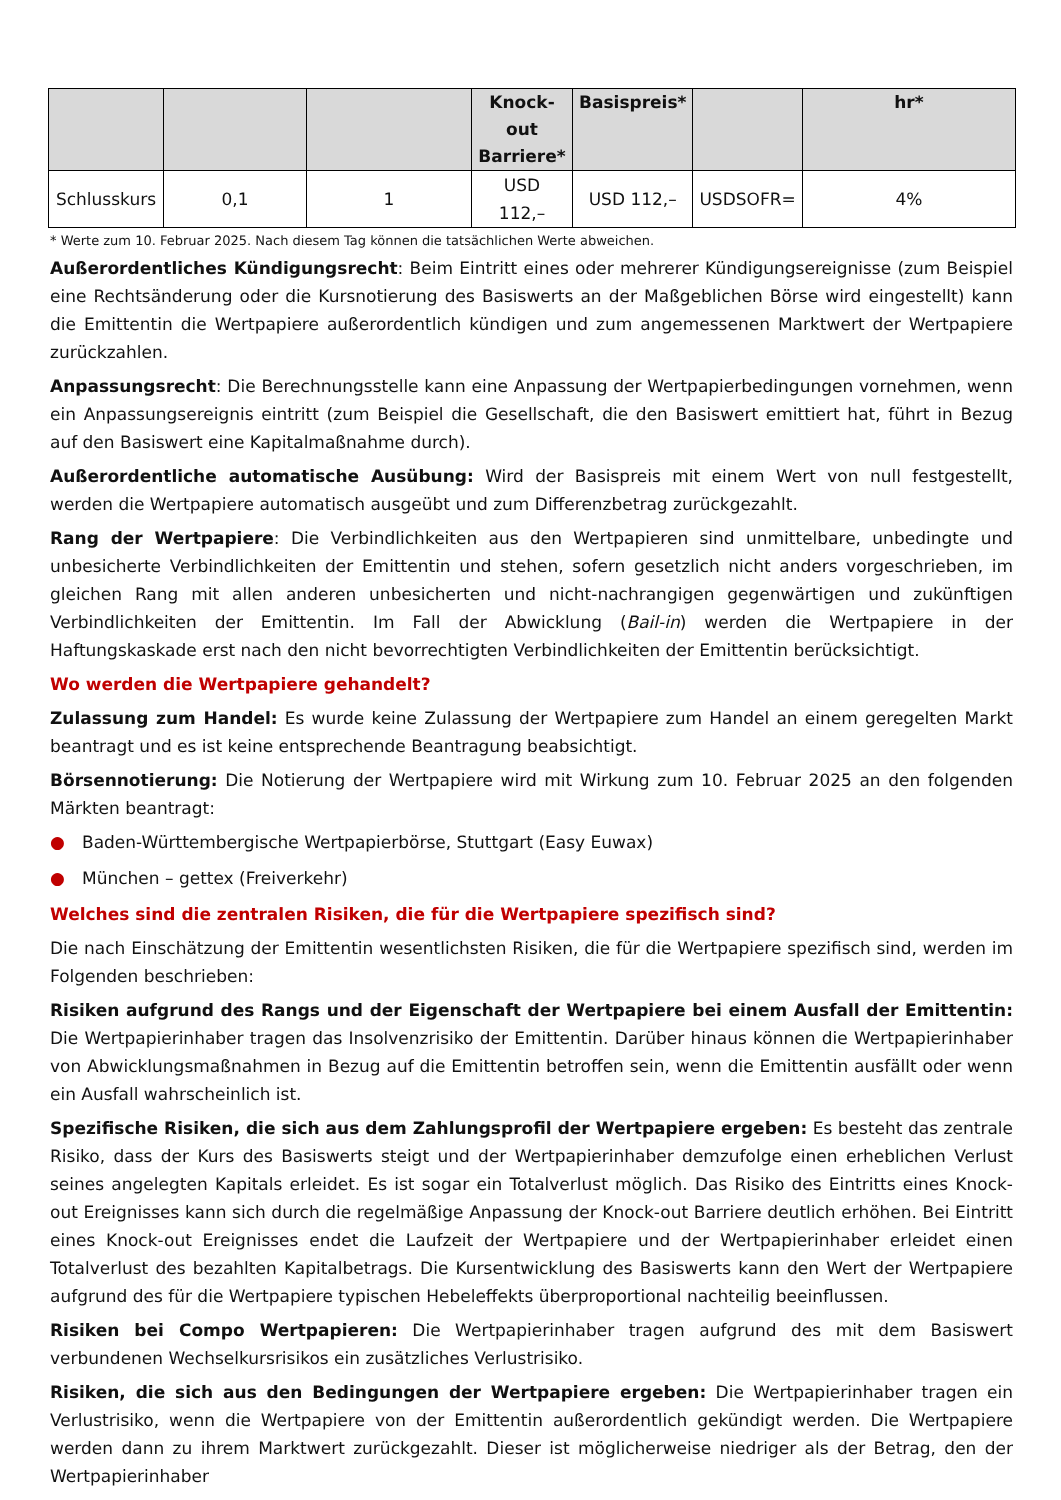| | | | Knock-out Barriere* | Basispreis* | | hr* |
| --- | --- | --- | --- | --- | --- | --- |
| Schlusskurs | 0,1 | 1 | USD 112,– | USD 112,– | USDSOFR= | 4% |
* Werte zum 10. Februar 2025. Nach diesem Tag können die tatsächlichen Werte abweichen.
Außerordentliches Kündigungsrecht: Beim Eintritt eines oder mehrerer Kündigungsereignisse (zum Beispiel eine Rechtsänderung oder die Kursnotierung des Basiswerts an der Maßgeblichen Börse wird eingestellt) kann die Emittentin die Wertpapiere außerordentlich kündigen und zum angemessenen Marktwert der Wertpapiere zurückzahlen.
Anpassungsrecht: Die Berechnungsstelle kann eine Anpassung der Wertpapierbedingungen vornehmen, wenn ein Anpassungsereignis eintritt (zum Beispiel die Gesellschaft, die den Basiswert emittiert hat, führt in Bezug auf den Basiswert eine Kapitalmaßnahme durch).
Außerordentliche automatische Ausübung: Wird der Basispreis mit einem Wert von null festgestellt, werden die Wertpapiere automatisch ausgeübt und zum Differenzbetrag zurückgezahlt.
Rang der Wertpapiere: Die Verbindlichkeiten aus den Wertpapieren sind unmittelbare, unbedingte und unbesicherte Verbindlichkeiten der Emittentin und stehen, sofern gesetzlich nicht anders vorgeschrieben, im gleichen Rang mit allen anderen unbesicherten und nicht-nachrangigen gegenwärtigen und zukünftigen Verbindlichkeiten der Emittentin. Im Fall der Abwicklung (Bail-in) werden die Wertpapiere in der Haftungskaskade erst nach den nicht bevorrechtigten Verbindlichkeiten der Emittentin berücksichtigt.
Wo werden die Wertpapiere gehandelt?
Zulassung zum Handel: Es wurde keine Zulassung der Wertpapiere zum Handel an einem geregelten Markt beantragt und es ist keine entsprechende Beantragung beabsichtigt.
Börsennotierung: Die Notierung der Wertpapiere wird mit Wirkung zum 10. Februar 2025 an den folgenden Märkten beantragt:
● Baden-Württembergische Wertpapierbörse, Stuttgart (Easy Euwax)
● München – gettex (Freiverkehr)
Welches sind die zentralen Risiken, die für die Wertpapiere spezifisch sind?
Die nach Einschätzung der Emittentin wesentlichsten Risiken, die für die Wertpapiere spezifisch sind, werden im Folgenden beschrieben:
Risiken aufgrund des Rangs und der Eigenschaft der Wertpapiere bei einem Ausfall der Emittentin: Die Wertpapierinhaber tragen das Insolvenzrisiko der Emittentin. Darüber hinaus können die Wertpapierinhaber von Abwicklungsmaßnahmen in Bezug auf die Emittentin betroffen sein, wenn die Emittentin ausfällt oder wenn ein Ausfall wahrscheinlich ist.
Spezifische Risiken, die sich aus dem Zahlungsprofil der Wertpapiere ergeben: Es besteht das zentrale Risiko, dass der Kurs des Basiswerts steigt und der Wertpapierinhaber demzufolge einen erheblichen Verlust seines angelegten Kapitals erleidet. Es ist sogar ein Totalverlust möglich. Das Risiko des Eintritts eines Knock-out Ereignisses kann sich durch die regelmäßige Anpassung der Knock-out Barriere deutlich erhöhen. Bei Eintritt eines Knock-out Ereignisses endet die Laufzeit der Wertpapiere und der Wertpapierinhaber erleidet einen Totalverlust des bezahlten Kapitalbetrags. Die Kursentwicklung des Basiswerts kann den Wert der Wertpapiere aufgrund des für die Wertpapiere typischen Hebeleffekts überproportional nachteilig beeinflussen.
Risiken bei Compo Wertpapieren: Die Wertpapierinhaber tragen aufgrund des mit dem Basiswert verbundenen Wechselkursrisikos ein zusätzliches Verlustrisiko.
Risiken, die sich aus den Bedingungen der Wertpapiere ergeben: Die Wertpapierinhaber tragen ein Verlustrisiko, wenn die Wertpapiere von der Emittentin außerordentlich gekündigt werden. Die Wertpapiere werden dann zu ihrem Marktwert zurückgezahlt. Dieser ist möglicherweise niedriger als der Betrag, den der Wertpapierinhaber